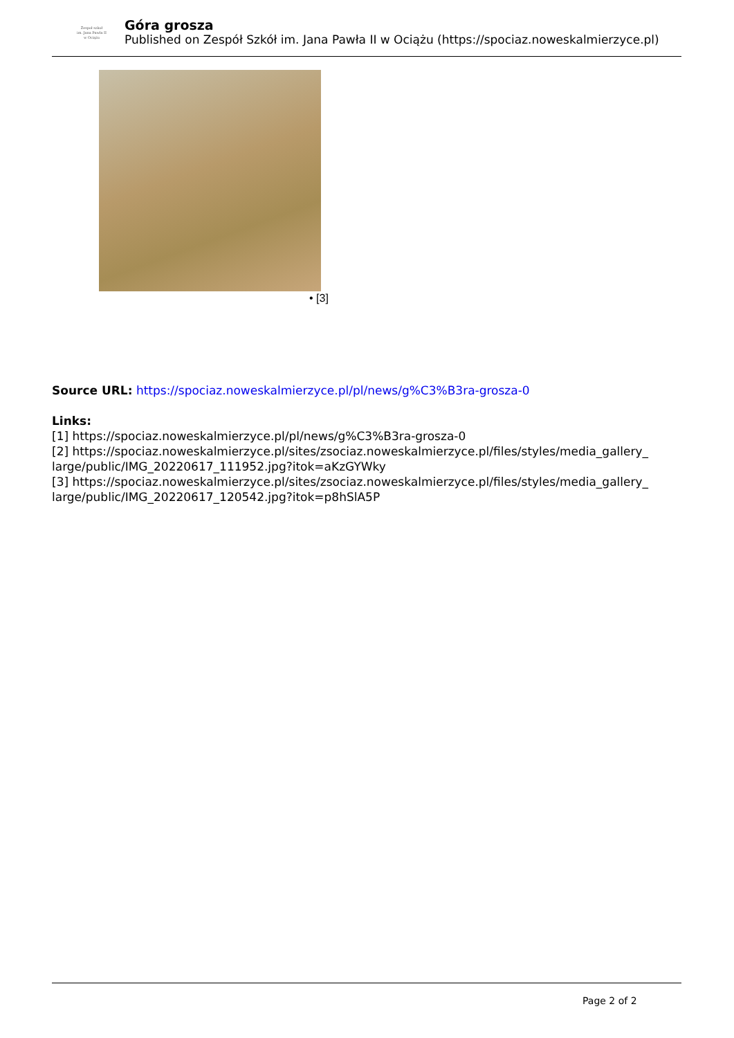Zespoł szkoł
im. Jana Pawła II
w Ociążu
Góra grosza
Published on Zespół Szkół im. Jana Pawła II w Ociążu (https://spociaz.noweskalmierzyce.pl)
• [3]
Source URL: https://spociaz.noweskalmierzyce.pl/pl/news/g%C3%B3ra-grosza-0
Links:
[1] https://spociaz.noweskalmierzyce.pl/pl/news/g%C3%B3ra-grosza-0
[2] https://spociaz.noweskalmierzyce.pl/sites/zsociaz.noweskalmierzyce.pl/files/styles/media_gallery_ large/public/IMG_20220617_111952.jpg?itok=aKzGYWky
[3] https://spociaz.noweskalmierzyce.pl/sites/zsociaz.noweskalmierzyce.pl/files/styles/media_gallery_ large/public/IMG_20220617_120542.jpg?itok=p8hSlA5P
Page 2 of 2